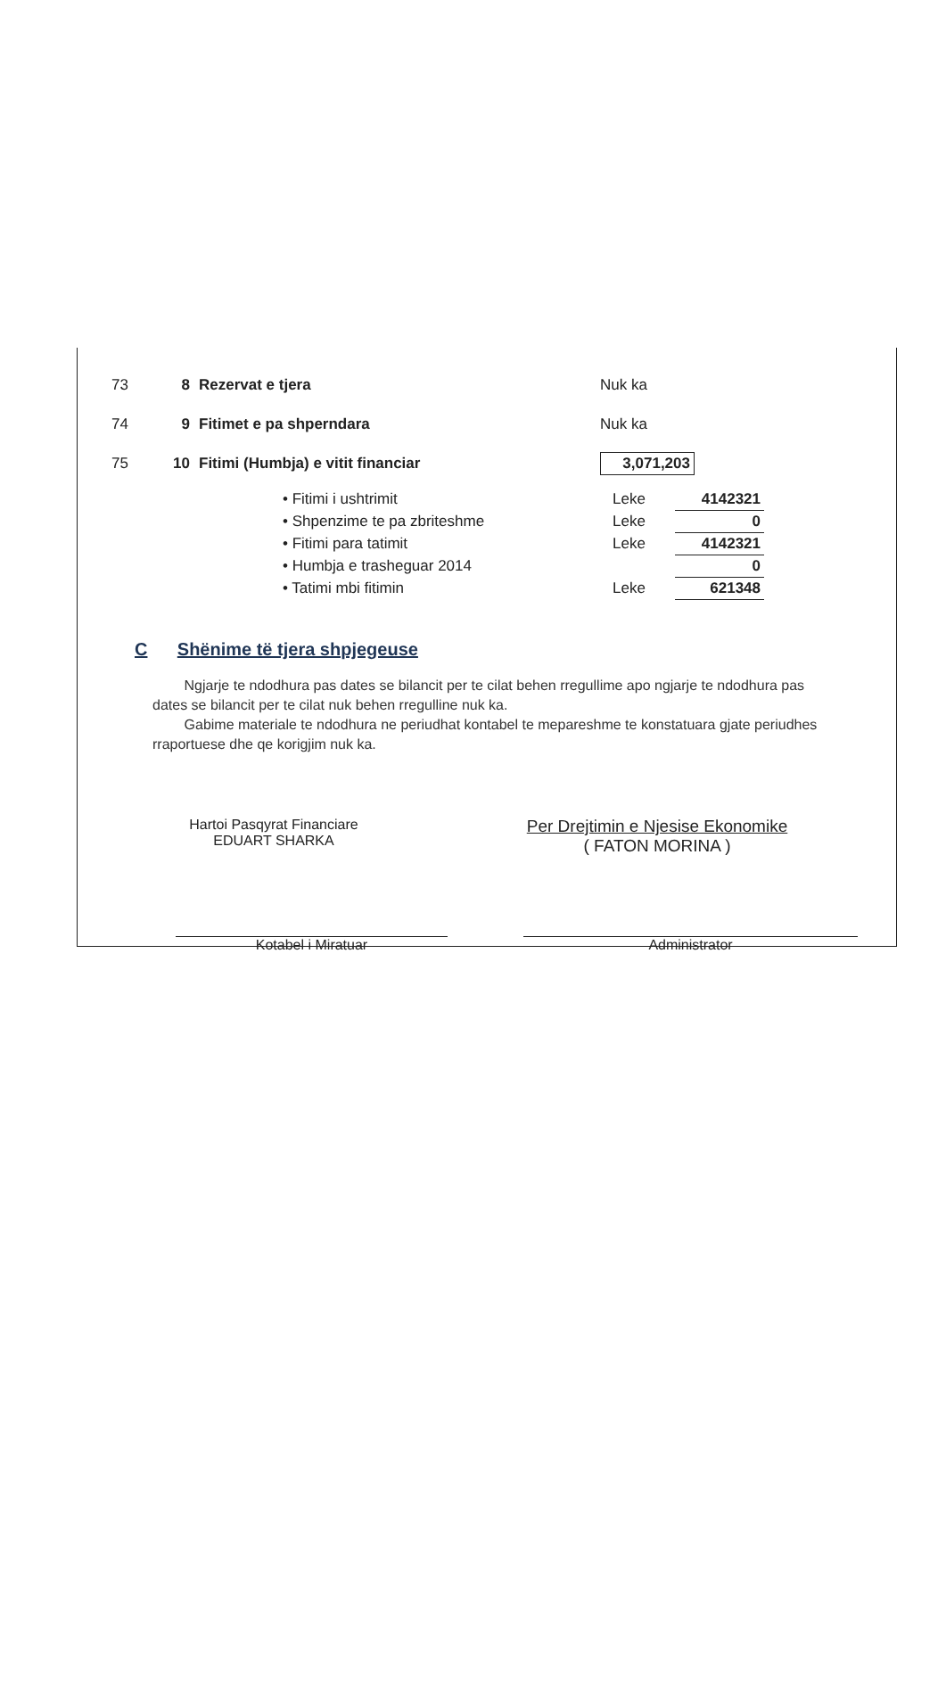73 8 Rezervat e tjera Nuk ka
74 9 Fitimet e pa shperndara Nuk ka
75 10 Fitimi (Humbja) e vitit financiar 3,071,203
| • Fitimi i ushtrimit | Leke | 4142321 |
| • Shpenzime te pa zbriteshme | Leke | 0 |
| • Fitimi para tatimit | Leke | 4142321 |
| • Humbja e trasheguar 2014 | | 0 |
| • Tatimi mbi fitimin | Leke | 621348 |
C Shënime të tjera shpjegeuse
Ngjarje te ndodhura pas dates se bilancit per te cilat behen rregullime apo ngjarje te ndodhura pas dates se bilancit per te cilat nuk behen rregulline nuk ka.
Gabime materiale te ndodhura ne periudhat kontabel te mepareshme te konstatuara gjate periudhes rraportuese dhe qe korigjim nuk ka.
Hartoi Pasqyrat Financiare
EDUART SHARKA
Per Drejtimin e Njesise Ekonomike
( FATON MORINA )
Kotabel i Miratuar Administrator